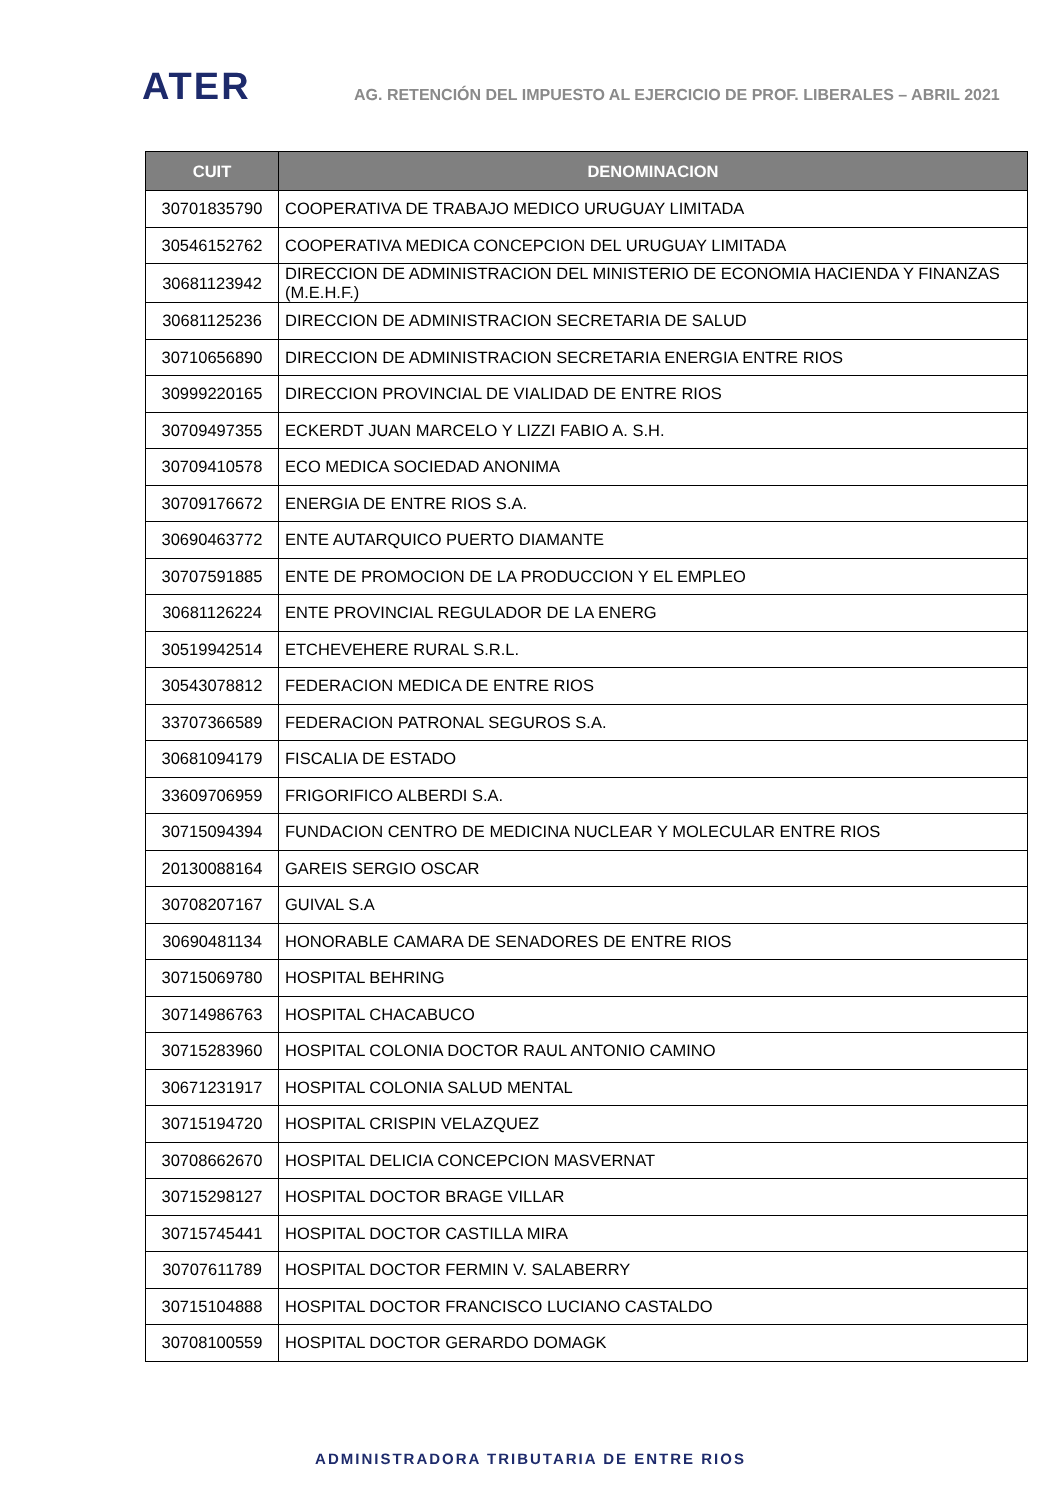ATER
AG. RETENCIÓN DEL IMPUESTO AL EJERCICIO DE PROF. LIBERALES – ABRIL 2021
| CUIT | DENOMINACION |
| --- | --- |
| 30701835790 | COOPERATIVA DE TRABAJO MEDICO URUGUAY LIMITADA |
| 30546152762 | COOPERATIVA MEDICA CONCEPCION DEL URUGUAY LIMITADA |
| 30681123942 | DIRECCION DE ADMINISTRACION DEL MINISTERIO DE ECONOMIA HACIENDA Y FINANZAS (M.E.H.F.) |
| 30681125236 | DIRECCION DE ADMINISTRACION SECRETARIA DE SALUD |
| 30710656890 | DIRECCION DE ADMINISTRACION SECRETARIA ENERGIA ENTRE RIOS |
| 30999220165 | DIRECCION PROVINCIAL DE VIALIDAD DE ENTRE RIOS |
| 30709497355 | ECKERDT JUAN MARCELO Y LIZZI FABIO A. S.H. |
| 30709410578 | ECO MEDICA SOCIEDAD ANONIMA |
| 30709176672 | ENERGIA DE ENTRE RIOS S.A. |
| 30690463772 | ENTE AUTARQUICO PUERTO DIAMANTE |
| 30707591885 | ENTE DE PROMOCION DE LA PRODUCCION Y EL EMPLEO |
| 30681126224 | ENTE PROVINCIAL REGULADOR DE LA ENERG |
| 30519942514 | ETCHEVEHERE RURAL S.R.L. |
| 30543078812 | FEDERACION MEDICA DE ENTRE RIOS |
| 33707366589 | FEDERACION PATRONAL SEGUROS S.A. |
| 30681094179 | FISCALIA DE ESTADO |
| 33609706959 | FRIGORIFICO ALBERDI S.A. |
| 30715094394 | FUNDACION CENTRO DE MEDICINA NUCLEAR Y MOLECULAR ENTRE RIOS |
| 20130088164 | GAREIS SERGIO OSCAR |
| 30708207167 | GUIVAL S.A |
| 30690481134 | HONORABLE CAMARA DE SENADORES DE ENTRE RIOS |
| 30715069780 | HOSPITAL BEHRING |
| 30714986763 | HOSPITAL CHACABUCO |
| 30715283960 | HOSPITAL COLONIA DOCTOR RAUL ANTONIO CAMINO |
| 30671231917 | HOSPITAL COLONIA SALUD MENTAL |
| 30715194720 | HOSPITAL CRISPIN VELAZQUEZ |
| 30708662670 | HOSPITAL DELICIA CONCEPCION MASVERNAT |
| 30715298127 | HOSPITAL DOCTOR BRAGE VILLAR |
| 30715745441 | HOSPITAL DOCTOR CASTILLA MIRA |
| 30707611789 | HOSPITAL DOCTOR FERMIN V. SALABERRY |
| 30715104888 | HOSPITAL DOCTOR FRANCISCO LUCIANO CASTALDO |
| 30708100559 | HOSPITAL DOCTOR GERARDO DOMAGK |
ADMINISTRADORA TRIBUTARIA DE ENTRE RIOS